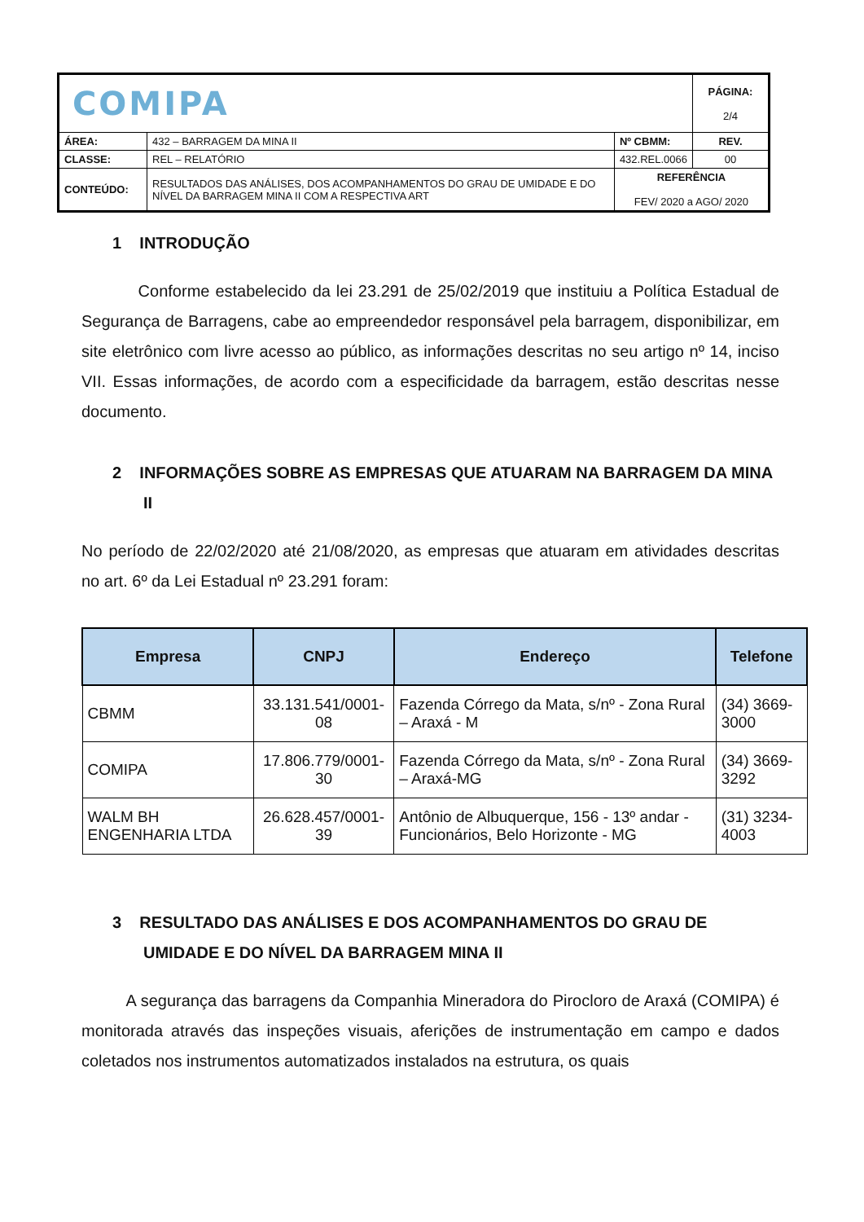| COMIPA | | | PÁGINA: 2/4 |
| ÁREA: | 432 – BARRAGEM DA MINA II | Nº CBMM: | REV. |
| CLASSE: | REL – RELATÓRIO | 432.REL.0066 | 00 |
| CONTEÚDO: | RESULTADOS DAS ANÁLISES, DOS ACOMPANHAMENTOS DO GRAU DE UMIDADE E DO NÍVEL DA BARRAGEM MINA II COM A RESPECTIVA ART | REFERÊNCIA FEV/ 2020 a AGO/ 2020 | |
1 INTRODUÇÃO
Conforme estabelecido da lei 23.291 de 25/02/2019 que instituiu a Política Estadual de Segurança de Barragens, cabe ao empreendedor responsável pela barragem, disponibilizar, em site eletrônico com livre acesso ao público, as informações descritas no seu artigo nº 14, inciso VII. Essas informações, de acordo com a especificidade da barragem, estão descritas nesse documento.
2 INFORMAÇÕES SOBRE AS EMPRESAS QUE ATUARAM NA BARRAGEM DA MINA II
No período de 22/02/2020 até 21/08/2020, as empresas que atuaram em atividades descritas no art. 6º da Lei Estadual nº 23.291 foram:
| Empresa | CNPJ | Endereço | Telefone |
| --- | --- | --- | --- |
| CBMM | 33.131.541/0001-08 | Fazenda Córrego da Mata, s/nº - Zona Rural – Araxá - M | (34) 3669-3000 |
| COMIPA | 17.806.779/0001-30 | Fazenda Córrego da Mata, s/nº - Zona Rural – Araxá-MG | (34) 3669-3292 |
| WALM BH ENGENHARIA LTDA | 26.628.457/0001-39 | Antônio de Albuquerque, 156 - 13º andar - Funcionários, Belo Horizonte - MG | (31) 3234-4003 |
3 RESULTADO DAS ANÁLISES E DOS ACOMPANHAMENTOS DO GRAU DE UMIDADE E DO NÍVEL DA BARRAGEM MINA II
A segurança das barragens da Companhia Mineradora do Pirocloro de Araxá (COMIPA) é monitorada através das inspeções visuais, aferições de instrumentação em campo e dados coletados nos instrumentos automatizados instalados na estrutura, os quais